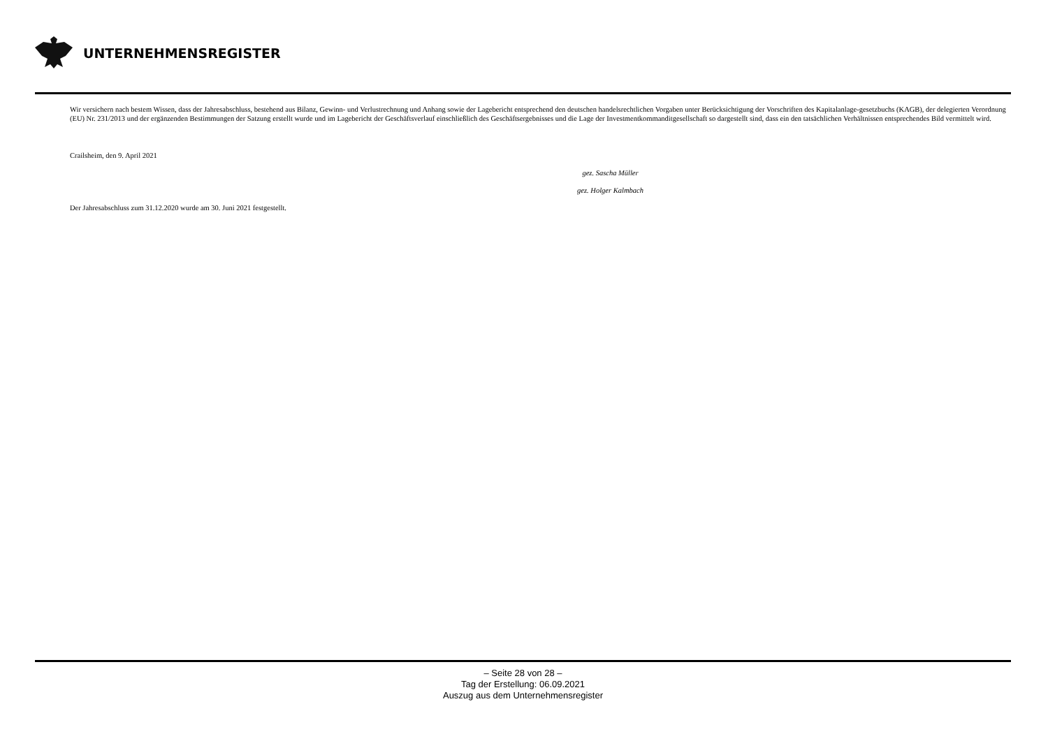UNTERNEHMENSREGISTER
Wir versichern nach bestem Wissen, dass der Jahresabschluss, bestehend aus Bilanz, Gewinn- und Verlustrechnung und Anhang sowie der Lagebericht entsprechend den deutschen handelsrechtlichen Vorgaben unter Berücksichtigung der Vorschriften des Kapitalanlage-gesetzbuchs (KAGB), der delegierten Verordnung (EU) Nr. 231/2013 und der ergänzenden Bestimmungen der Satzung erstellt wurde und im Lagebericht der Geschäftsverlauf einschließlich des Geschäftsergebnisses und die Lage der Investmentkommanditgesellschaft so dargestellt sind, dass ein den tatsächlichen Verhältnissen entsprechendes Bild vermittelt wird.
Crailsheim, den 9. April 2021
gez. Sascha Müller
gez. Holger Kalmbach
Der Jahresabschluss zum 31.12.2020 wurde am 30. Juni 2021 festgestellt.
– Seite 28 von 28 –
Tag der Erstellung: 06.09.2021
Auszug aus dem Unternehmensregister